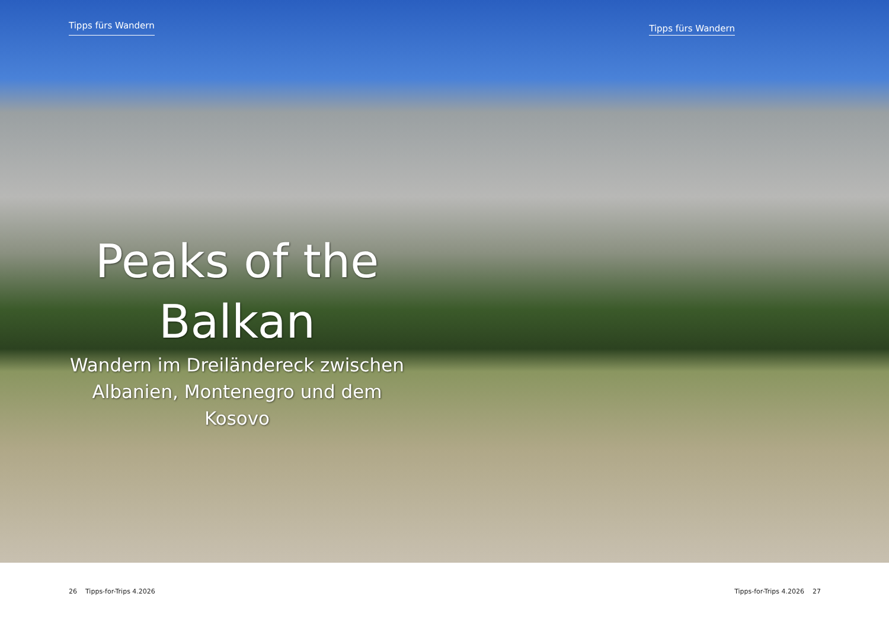Tipps fürs Wandern Tipps fürs Wandern
Peaks of the Balkan
Wandern im Dreiländereck zwischen Albanien, Montenegro und dem Kosovo
26 Tipps-for-Trips 4.2026 Tipps-for-Trips 4.2026 27